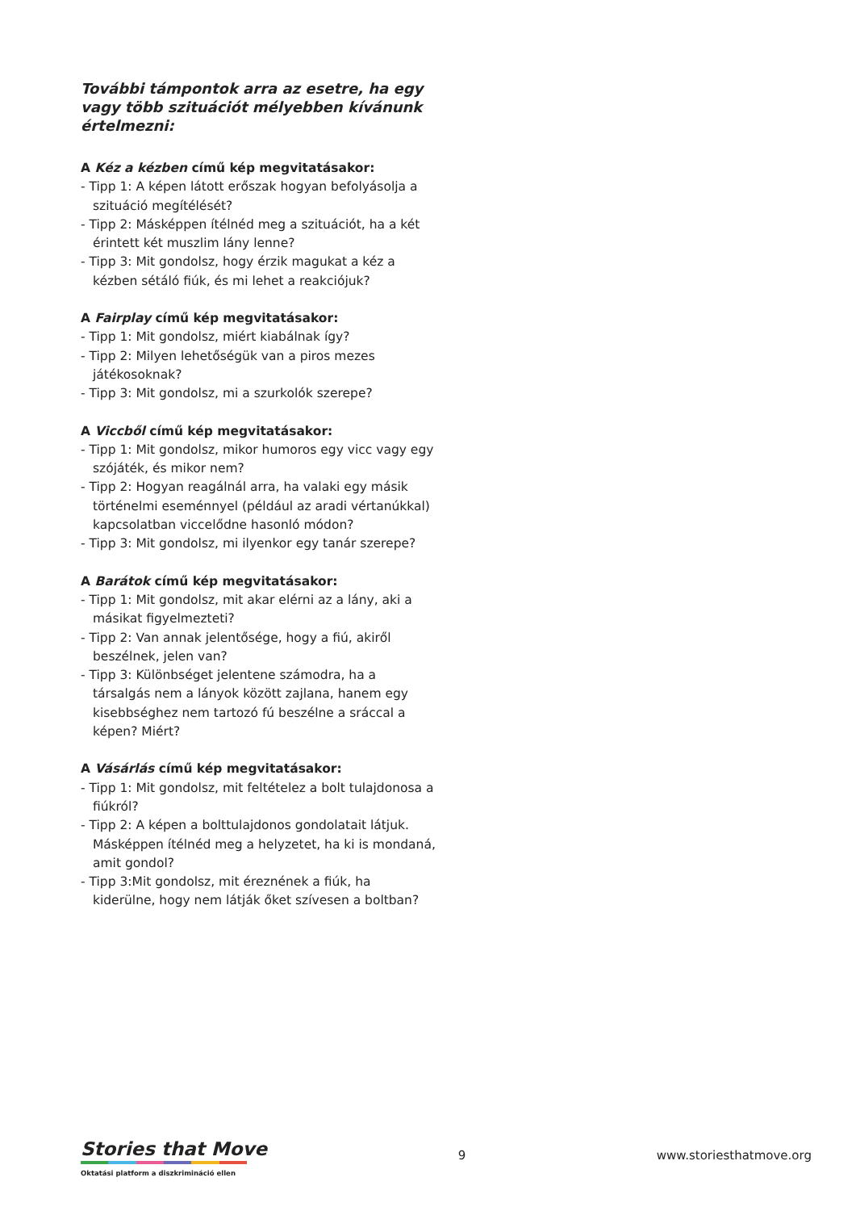További támpontok arra az esetre, ha egy vagy több szituációt mélyebben kívánunk értelmezni:
A Kéz a kézben című kép megvitatásakor:
- Tipp 1: A képen látott erőszak hogyan befolyásolja a szituáció megítélését?
- Tipp 2: Másképpen ítélnéd meg a szituációt, ha a két érintett két muszlim lány lenne?
- Tipp 3: Mit gondolsz, hogy érzik magukat a kéz a kézben sétáló fiúk, és mi lehet a reakciójuk?
A Fairplay című kép megvitatásakor:
- Tipp 1: Mit gondolsz, miért kiabálnak így?
- Tipp 2: Milyen lehetőségük van a piros mezes játékosoknak?
- Tipp 3: Mit gondolsz, mi a szurkolók szerepe?
A Viccből című kép megvitatásakor:
- Tipp 1: Mit gondolsz, mikor humoros egy vicc vagy egy szójáték, és mikor nem?
- Tipp 2: Hogyan reagálnál arra, ha valaki egy másik történelmi eseménnyel (például az aradi vértanúkkal) kapcsolatban viccelődne hasonló módon?
- Tipp 3: Mit gondolsz, mi ilyenkor egy tanár szerepe?
A Barátok című kép megvitatásakor:
- Tipp 1: Mit gondolsz, mit akar elérni az a lány, aki a másikat figyelmezteti?
- Tipp 2: Van annak jelentősége, hogy a fiú, akiről beszélnek, jelen van?
- Tipp 3: Különbséget jelentene számodra, ha a társalgás nem a lányok között zajlana, hanem egy kisebbséghez nem tartozó fú beszélne a sráccal a képen? Miért?
A Vásárlás című kép megvitatásakor:
- Tipp 1: Mit gondolsz, mit feltételez a bolt tulajdonosa a fiúkról?
- Tipp 2: A képen a bolttulajdonos gondolatait látjuk. Másképpen ítélnéd meg a helyzetet, ha ki is mondaná, amit gondol?
- Tipp 3:Mit gondolsz, mit éreznének a fiúk, ha kiderülne, hogy nem látják őket szívesen a boltban?
Stories that Move
Oktatási platform a diszkrimináció ellen
9 www.storiesthatmove.org